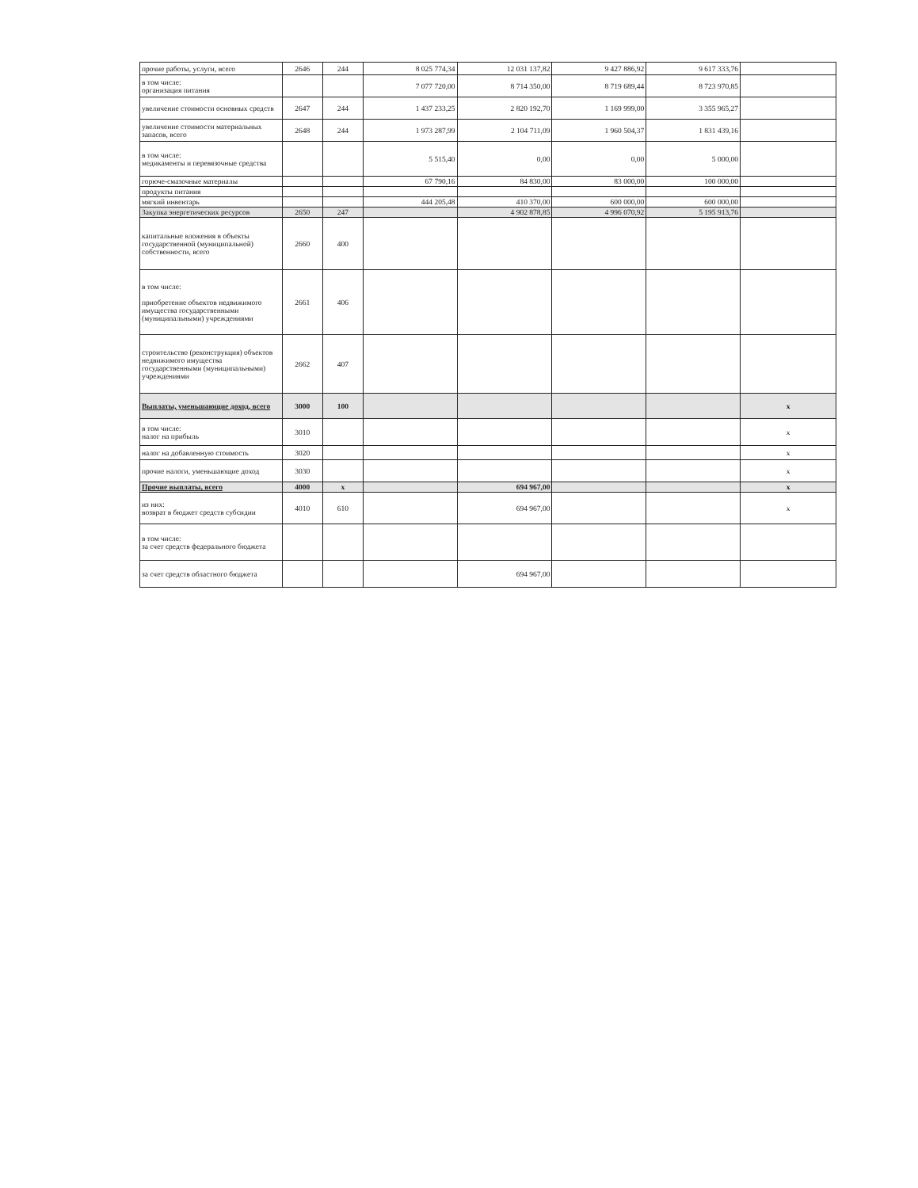| прочие работы, услуги, всего | 2646 | 244 | 8 025 774,34 | 12 031 137,82 | 9 427 886,92 | 9 617 333,76 | |
| в том числе: организация питания | | | 7 077 720,00 | 8 714 350,00 | 8 719 689,44 | 8 723 970,85 | |
| увеличение стоимости основных средств | 2647 | 244 | 1 437 233,25 | 2 820 192,70 | 1 169 999,00 | 3 355 965,27 | |
| увеличение стоимости материальных запасов, всего | 2648 | 244 | 1 973 287,99 | 2 104 711,09 | 1 960 504,37 | 1 831 439,16 | |
| в том числе: медикаменты и перевязочные средства | | | 5 515,40 | 0,00 | 0,00 | 5 000,00 | |
| горюче-смазочные материалы | | | 67 790,16 | 84 830,00 | 83 000,00 | 100 000,00 | |
| продукты питания | | | | | | | |
| мягкий инвентарь | | | 444 205,48 | 410 370,00 | 600 000,00 | 600 000,00 | |
| Закупка энергетических ресурсов | 2650 | 247 | | 4 902 878,85 | 4 996 070,92 | 5 195 913,76 | |
| капитальные вложения в объекты государственной (муниципальной) собственности, всего | 2660 | 400 | | | | | |
| в том числе: приобретение объектов недвижимого имущества государственными (муниципальными) учреждениями | 2661 | 406 | | | | | |
| строительство (реконструкция) объектов недвижимого имущества государственными (муниципальными) учреждениями | 2662 | 407 | | | | | |
| Выплаты, уменьшающие доход, всего | 3000 | 100 | | | | | x |
| в том числе: налог на прибыль | 3010 | | | | | | x |
| налог на добавленную стоимость | 3020 | | | | | | x |
| прочие налоги, уменьшающие доход | 3030 | | | | | | x |
| Прочие выплаты, всего | 4000 | x | | 694 967,00 | | | x |
| из них: возврат в бюджет средств субсидии | 4010 | 610 | | 694 967,00 | | | x |
| в том числе: за счет средств федерального бюджета | | | | | | | |
| за счет средств областного бюджета | | | | 694 967,00 | | | |